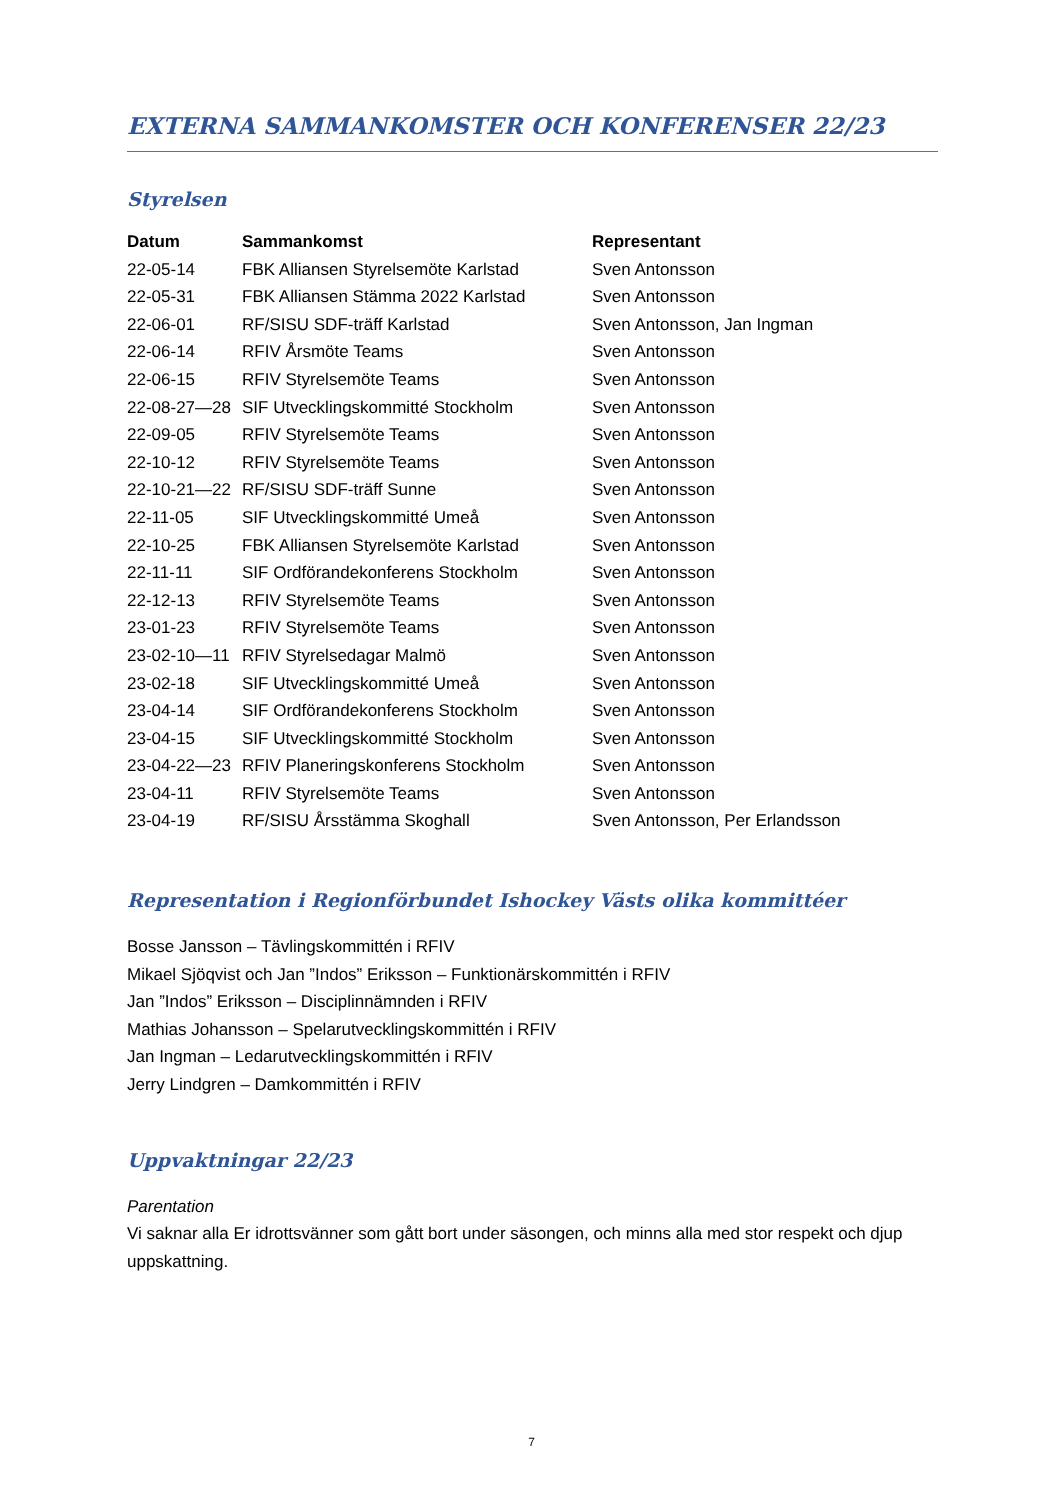EXTERNA SAMMANKOMSTER OCH KONFERENSER 22/23
Styrelsen
| Datum | Sammankomst | Representant |
| --- | --- | --- |
| 22-05-14 | FBK Alliansen Styrelsemöte Karlstad | Sven Antonsson |
| 22-05-31 | FBK Alliansen Stämma 2022 Karlstad | Sven Antonsson |
| 22-06-01 | RF/SISU SDF-träff Karlstad | Sven Antonsson, Jan Ingman |
| 22-06-14 | RFIV Årsmöte Teams | Sven Antonsson |
| 22-06-15 | RFIV Styrelsemöte Teams | Sven Antonsson |
| 22-08-27—28 | SIF Utvecklingskommitté Stockholm | Sven Antonsson |
| 22-09-05 | RFIV Styrelsemöte Teams | Sven Antonsson |
| 22-10-12 | RFIV Styrelsemöte Teams | Sven Antonsson |
| 22-10-21—22 | RF/SISU SDF-träff Sunne | Sven Antonsson |
| 22-11-05 | SIF Utvecklingskommitté Umeå | Sven Antonsson |
| 22-10-25 | FBK Alliansen Styrelsemöte Karlstad | Sven Antonsson |
| 22-11-11 | SIF Ordförandekonferens Stockholm | Sven Antonsson |
| 22-12-13 | RFIV Styrelsemöte Teams | Sven Antonsson |
| 23-01-23 | RFIV Styrelsemöte Teams | Sven Antonsson |
| 23-02-10—11 | RFIV Styrelsedagar Malmö | Sven Antonsson |
| 23-02-18 | SIF Utvecklingskommitté Umeå | Sven Antonsson |
| 23-04-14 | SIF Ordförandekonferens Stockholm | Sven Antonsson |
| 23-04-15 | SIF Utvecklingskommitté Stockholm | Sven Antonsson |
| 23-04-22—23 | RFIV Planeringskonferens Stockholm | Sven Antonsson |
| 23-04-11 | RFIV Styrelsemöte Teams | Sven Antonsson |
| 23-04-19 | RF/SISU Årsstämma Skoghall | Sven Antonsson, Per Erlandsson |
Representation i Regionförbundet Ishockey Västs olika kommittéer
Bosse Jansson – Tävlingskommittén i RFIV
Mikael Sjöqvist och Jan ”Indos” Eriksson – Funktionärskommittén i RFIV
Jan ”Indos” Eriksson – Disciplinnämnden i RFIV
Mathias Johansson – Spelarutvecklingskommittén i RFIV
Jan Ingman – Ledarutvecklingskommittén i RFIV
Jerry Lindgren – Damkommittén i RFIV
Uppvaktningar 22/23
Parentation
Vi saknar alla Er idrottsvänner som gått bort under säsongen, och minns alla med stor respekt och djup uppskattning.
7